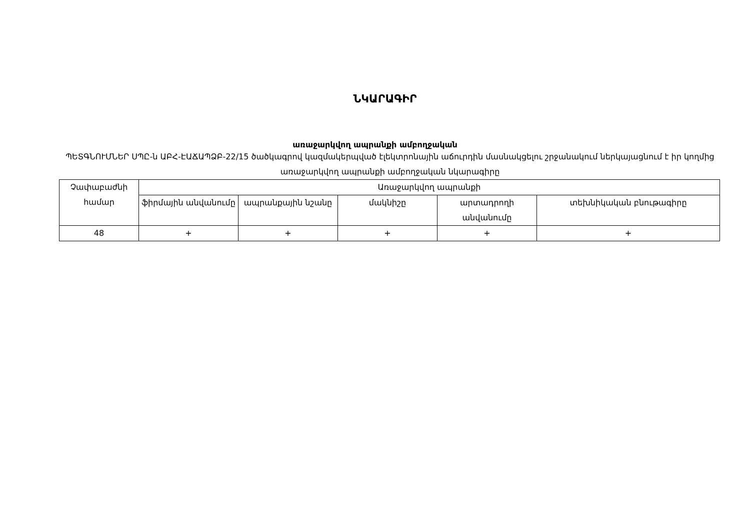ՆԿԱՐԱԳԻՐ
առաջարկվող ապրանքի ամբողջական
ՊԵՏԳՆՈՒՄՆԵՐ ՍՊԸ-ն ԱԲՀ-ԷԱՃԱՊՁԲ-22/15 ծածկագրով կազմակերպված էլեկտրոնային աճուրդին մասնակցելու շրջանակում ներկայացնում է իր կողմից առաջարկվող ապրանքի ամբողջական նկարագիրը
| Չափաբաժնի համար | Առաջարկվող ապրանքի | | | | |
| --- | --- | --- | --- | --- | --- |
| | ֆիրմային անվանումը | ապրանքային նշանը | մակնիշը | արտադրողի անվանումը | տեխնիկական բնութագիրը |
| 48 | + | + | + | + | + |